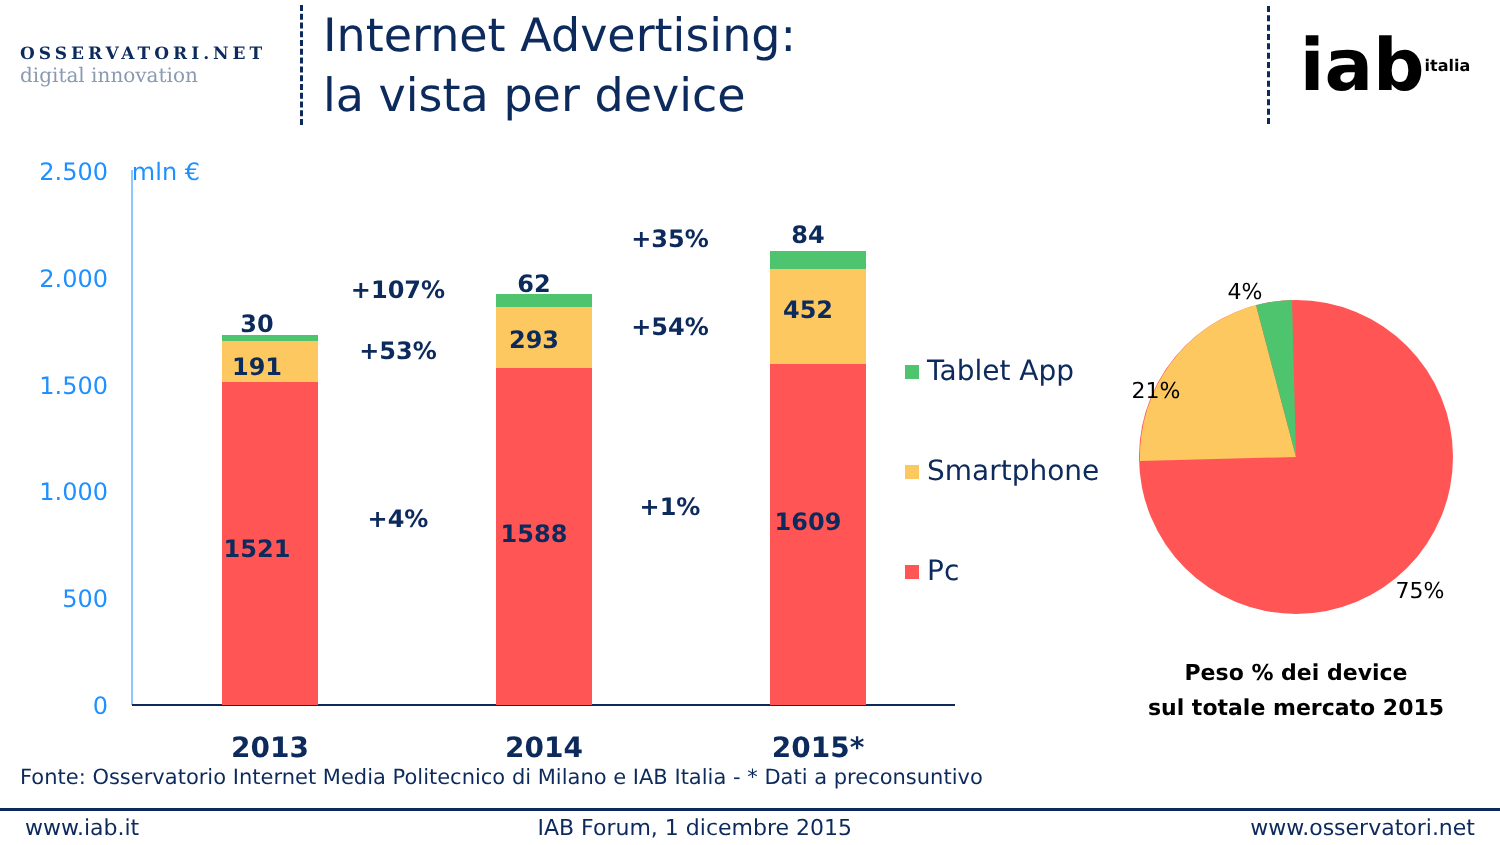OSSERVATORI.NET
digital innovation
Internet Advertising:
la vista per device
iab italia
2.500
2.000
1.500
1.000
500
0
mln €
1521
191
30
1588
293
62
1609
452
84
+4%
+53%
+107%
+1%
+54%
+35%
2013
2014
2015*
Tablet App
Smartphone
Pc
4%
21%
75%
Peso % dei device
sul totale mercato 2015
Fonte: Osservatorio Internet Media Politecnico di Milano e IAB Italia - * Dati a preconsuntivo
www.iab.it IAB Forum, 1 dicembre 2015 www.osservatori.net